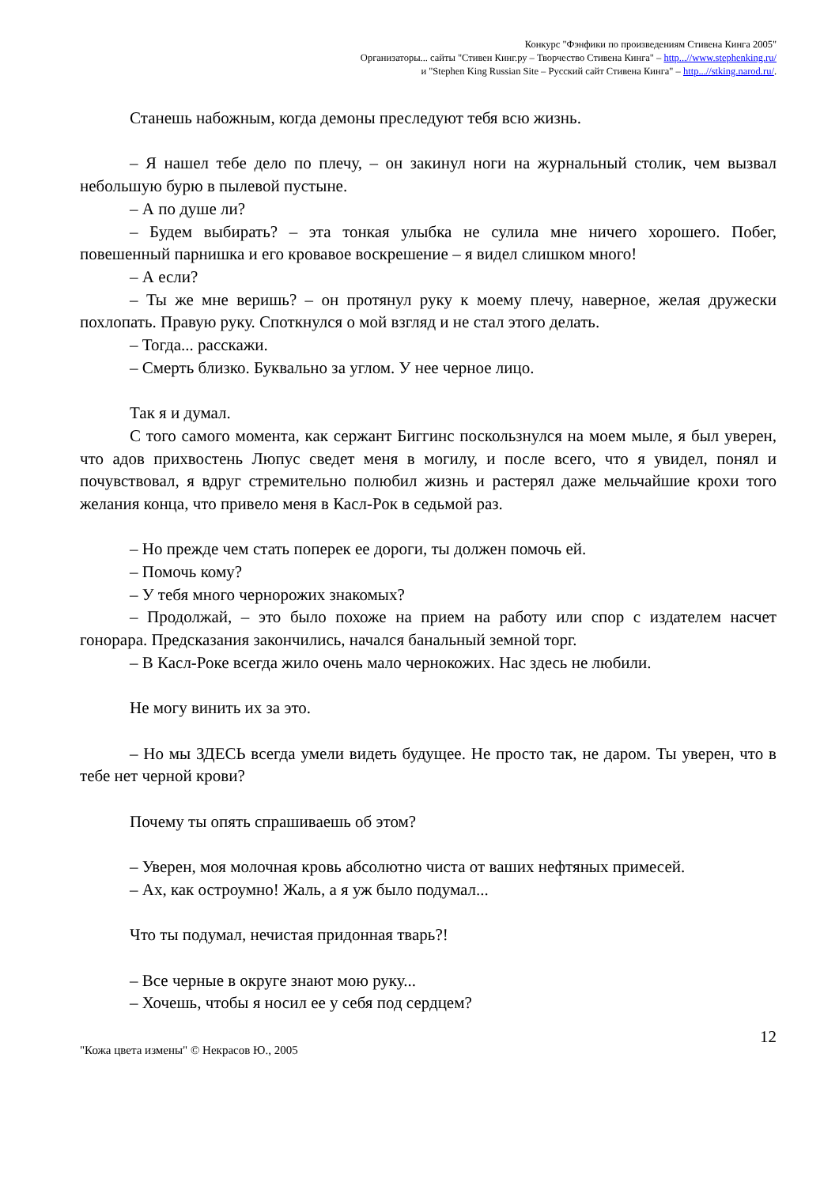Конкурс "Фэнфики по произведениям Стивена Кинга 2005"
Организаторы... сайты "Стивен Кинг.ру – Творчество Стивена Кинга" – http...//www.stephenking.ru/
и "Stephen King Russian Site – Русский сайт Стивена Кинга" – http...//stking.narod.ru/.
Станешь набожным, когда демоны преследуют тебя всю жизнь.
– Я нашел тебе дело по плечу, – он закинул ноги на журнальный столик, чем вызвал небольшую бурю в пылевой пустыне.
– А по душе ли?
– Будем выбирать? – эта тонкая улыбка не сулила мне ничего хорошего. Побег, повешенный парнишка и его кровавое воскрешение – я видел слишком много!
– А если?
– Ты же мне веришь? – он протянул руку к моему плечу, наверное, желая дружески похлопать. Правую руку. Споткнулся о мой взгляд и не стал этого делать.
– Тогда... расскажи.
– Смерть близко. Буквально за углом. У нее черное лицо.
Так я и думал.
С того самого момента, как сержант Биггинс поскользнулся на моем мыле, я был уверен, что адов прихвостень Люпус сведет меня в могилу, и после всего, что я увидел, понял и почувствовал, я вдруг стремительно полюбил жизнь и растерял даже мельчайшие крохи того желания конца, что привело меня в Касл-Рок в седьмой раз.
– Но прежде чем стать поперек ее дороги, ты должен помочь ей.
– Помочь кому?
– У тебя много чернорожих знакомых?
– Продолжай, – это было похоже на прием на работу или спор с издателем насчет гонорара. Предсказания закончились, начался банальный земной торг.
– В Касл-Роке всегда жило очень мало чернокожих. Нас здесь не любили.
Не могу винить их за это.
– Но мы ЗДЕСЬ всегда умели видеть будущее. Не просто так, не даром. Ты уверен, что в тебе нет черной крови?
Почему ты опять спрашиваешь об этом?
– Уверен, моя молочная кровь абсолютно чиста от ваших нефтяных примесей.
– Ах, как остроумно! Жаль, а я уж было подумал...
Что ты подумал, нечистая придонная тварь?!
– Все черные в округе знают мою руку...
– Хочешь, чтобы я носил ее у себя под сердцем?
12
"Кожа цвета измены" © Некрасов Ю., 2005